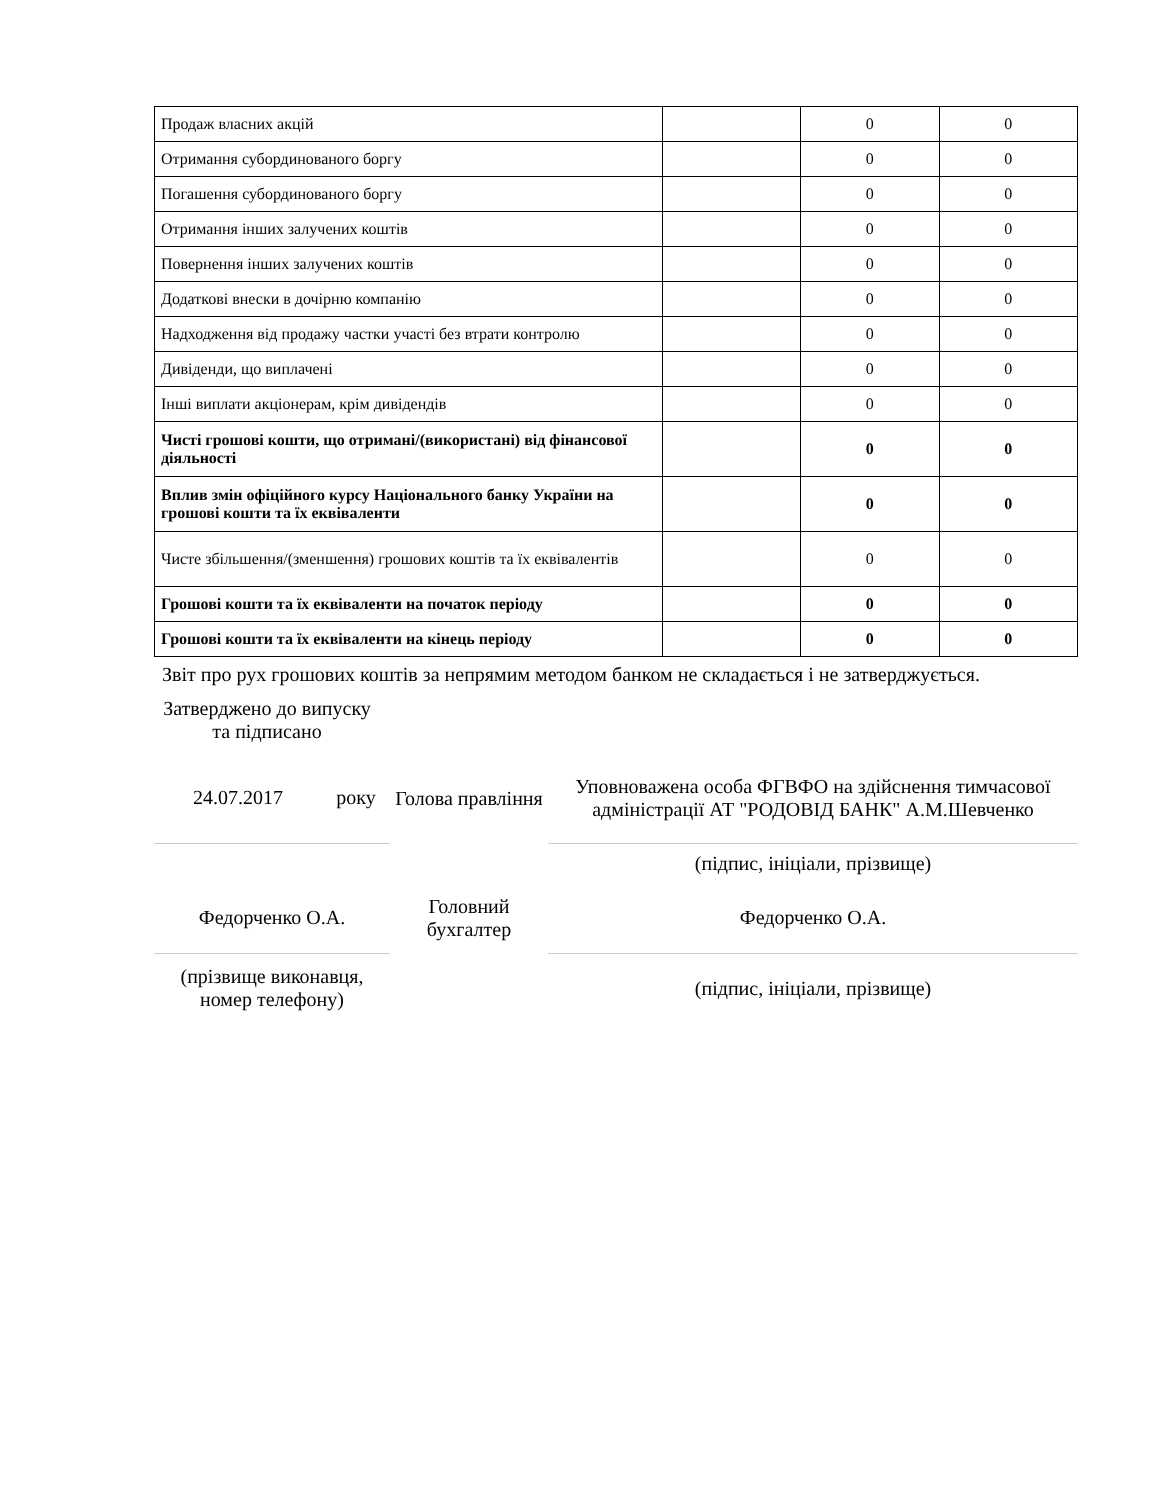| Продаж власних акцій | | 0 | 0 |
| Отримання субординованого боргу | | 0 | 0 |
| Погашення субординованого боргу | | 0 | 0 |
| Отримання інших залучених коштів | | 0 | 0 |
| Повернення інших залучених коштів | | 0 | 0 |
| Додаткові внески в дочірню компанію | | 0 | 0 |
| Надходження від продажу частки участі без втрати контролю | | 0 | 0 |
| Дивіденди, що виплачені | | 0 | 0 |
| Інші виплати акціонерам, крім дивідендів | | 0 | 0 |
| Чисті грошові кошти, що отримані/(використані) від фінансової діяльності | | 0 | 0 |
| Вплив змін офіційного курсу Національного банку України на грошові кошти та їх еквіваленти | | 0 | 0 |
| Чисте збільшення/(зменшення) грошових коштів та їх еквівалентів | | 0 | 0 |
| Грошові кошти та їх еквіваленти на початок періоду | | 0 | 0 |
| Грошові кошти та їх еквіваленти на кінець періоду | | 0 | 0 |
Звіт про рух грошових коштів за непрямим методом банком не складається і не затверджується.
Затверджено до випуску та підписано
| 24.07.2017 | року | Голова правління | Уповноважена особа ФГВФО на здійснення тимчасової адміністрації АТ "РОДОВІД БАНК" А.М.Шевченко |
| | | | (підпис, ініціали, прізвище) |
| Федорченко О.А. | | Головний бухгалтер | Федорченко О.А. |
| (прізвище виконавця, номер телефону) | | | (підпис, ініціали, прізвище) |